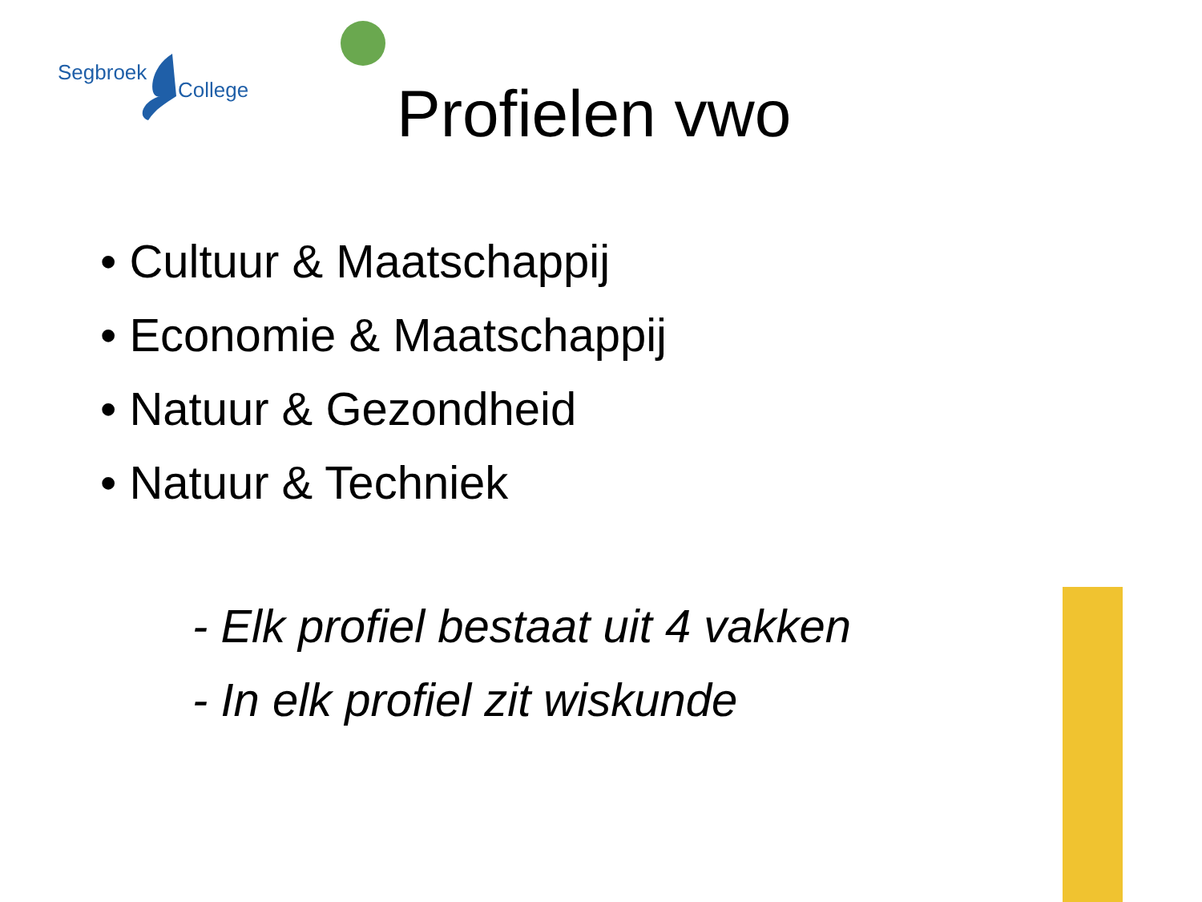Segbroek
College
Profielen vwo
• Cultuur & Maatschappij
• Economie & Maatschappij
• Natuur & Gezondheid
• Natuur & Techniek
- Elk profiel bestaat uit 4 vakken
- In elk profiel zit wiskunde